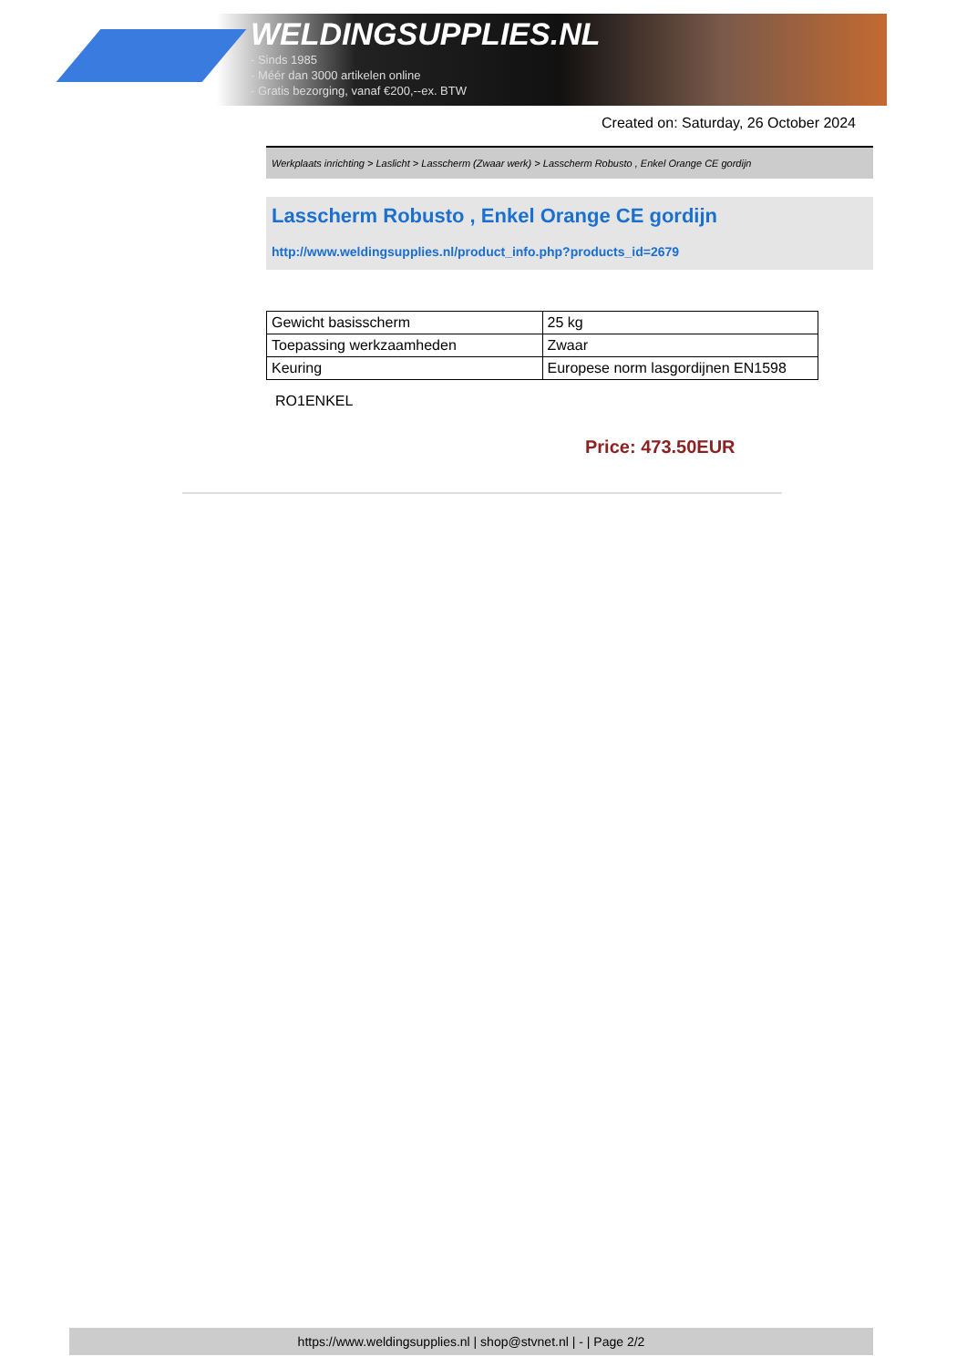WELDINGSUPPLIES.NL
- Sinds 1985
- Méér dan 3000 artikelen online
- Gratis bezorging, vanaf €200,--ex. BTW
Created on: Saturday, 26 October 2024
Werkplaats inrichting > Laslicht > Lasscherm (Zwaar werk) > Lasscherm Robusto , Enkel Orange CE gordijn
Lasscherm Robusto , Enkel Orange CE gordijn
http://www.weldingsupplies.nl/product_info.php?products_id=2679
| Gewicht basisscherm | 25 kg |
| Toepassing werkzaamheden | Zwaar |
| Keuring | Europese norm lasgordijnen EN1598 |
RO1ENKEL
Price: 473.50EUR
https://www.weldingsupplies.nl | shop@stvnet.nl | - | Page 2/2